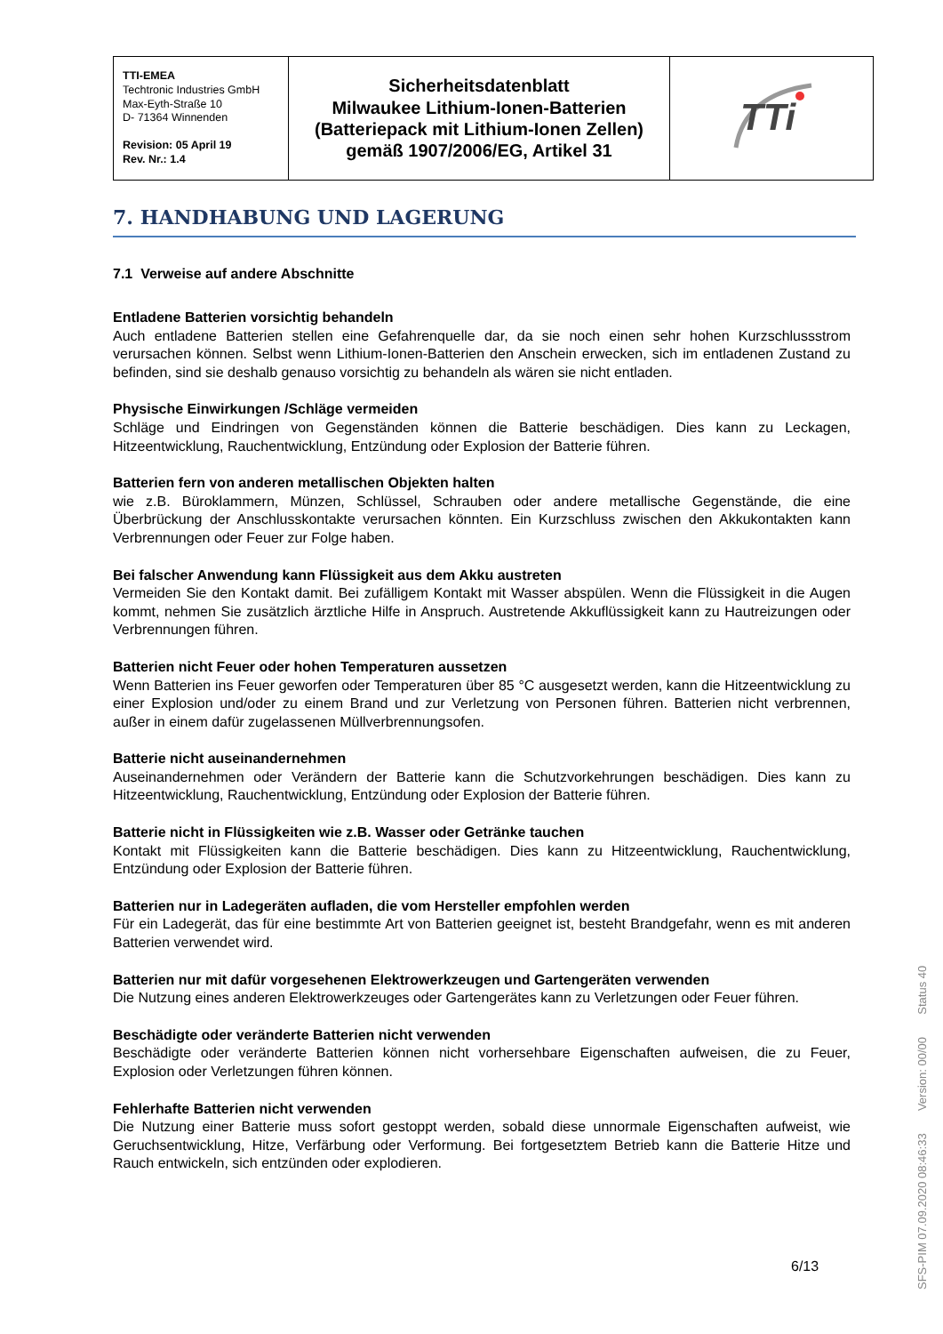| TTI-EMEA Techtronic Industries GmbH Max-Eyth-Straße 10 D- 71364 Winnenden Revision: 05 April 19 Rev. Nr.: 1.4 | Sicherheitsdatenblatt Milwaukee Lithium-Ionen-Batterien (Batteriepack mit Lithium-Ionen Zellen) gemäß 1907/2006/EG, Artikel 31 | TTi |
7. HANDHABUNG UND LAGERUNG
7.1 Verweise auf andere Abschnitte
Entladene Batterien vorsichtig behandeln
Auch entladene Batterien stellen eine Gefahrenquelle dar, da sie noch einen sehr hohen Kurzschlussstrom verursachen können. Selbst wenn Lithium-Ionen-Batterien den Anschein erwecken, sich im entladenen Zustand zu befinden, sind sie deshalb genauso vorsichtig zu behandeln als wären sie nicht entladen.
Physische Einwirkungen /Schläge vermeiden
Schläge und Eindringen von Gegenständen können die Batterie beschädigen. Dies kann zu Leckagen, Hitzeentwicklung, Rauchentwicklung, Entzündung oder Explosion der Batterie führen.
Batterien fern von anderen metallischen Objekten halten
wie z.B. Büroklammern, Münzen, Schlüssel, Schrauben oder andere metallische Gegenstände, die eine Überbrückung der Anschlusskontakte verursachen könnten. Ein Kurzschluss zwischen den Akkukontakten kann Verbrennungen oder Feuer zur Folge haben.
Bei falscher Anwendung kann Flüssigkeit aus dem Akku austreten
Vermeiden Sie den Kontakt damit. Bei zufälligem Kontakt mit Wasser abspülen. Wenn die Flüssigkeit in die Augen kommt, nehmen Sie zusätzlich ärztliche Hilfe in Anspruch. Austretende Akkuflüssigkeit kann zu Hautreizungen oder Verbrennungen führen.
Batterien nicht Feuer oder hohen Temperaturen aussetzen
Wenn Batterien ins Feuer geworfen oder Temperaturen über 85 °C ausgesetzt werden, kann die Hitzeentwicklung zu einer Explosion und/oder zu einem Brand und zur Verletzung von Personen führen. Batterien nicht verbrennen, außer in einem dafür zugelassenen Müllverbrennungsofen.
Batterie nicht auseinandernehmen
Auseinandernehmen oder Verändern der Batterie kann die Schutzvorkehrungen beschädigen. Dies kann zu Hitzeentwicklung, Rauchentwicklung, Entzündung oder Explosion der Batterie führen.
Batterie nicht in Flüssigkeiten wie z.B. Wasser oder Getränke tauchen
Kontakt mit Flüssigkeiten kann die Batterie beschädigen. Dies kann zu Hitzeentwicklung, Rauchentwicklung, Entzündung oder Explosion der Batterie führen.
Batterien nur in Ladegeräten aufladen, die vom Hersteller empfohlen werden
Für ein Ladegerät, das für eine bestimmte Art von Batterien geeignet ist, besteht Brandgefahr, wenn es mit anderen Batterien verwendet wird.
Batterien nur mit dafür vorgesehenen Elektrowerkzeugen und Gartengeräten verwenden
Die Nutzung eines anderen Elektrowerkzeuges oder Gartengerätes kann zu Verletzungen oder Feuer führen.
Beschädigte oder veränderte Batterien nicht verwenden
Beschädigte oder veränderte Batterien können nicht vorhersehbare Eigenschaften aufweisen, die zu Feuer, Explosion oder Verletzungen führen können.
Fehlerhafte Batterien nicht verwenden
Die Nutzung einer Batterie muss sofort gestoppt werden, sobald diese unnormale Eigenschaften aufweist, wie Geruchsentwicklung, Hitze, Verfärbung oder Verformung. Bei fortgesetztem Betrieb kann die Batterie Hitze und Rauch entwickeln, sich entzünden oder explodieren.
6/13
SFS-PIM 07.09.2020 08:46:33 Version: 00/00 Status 40